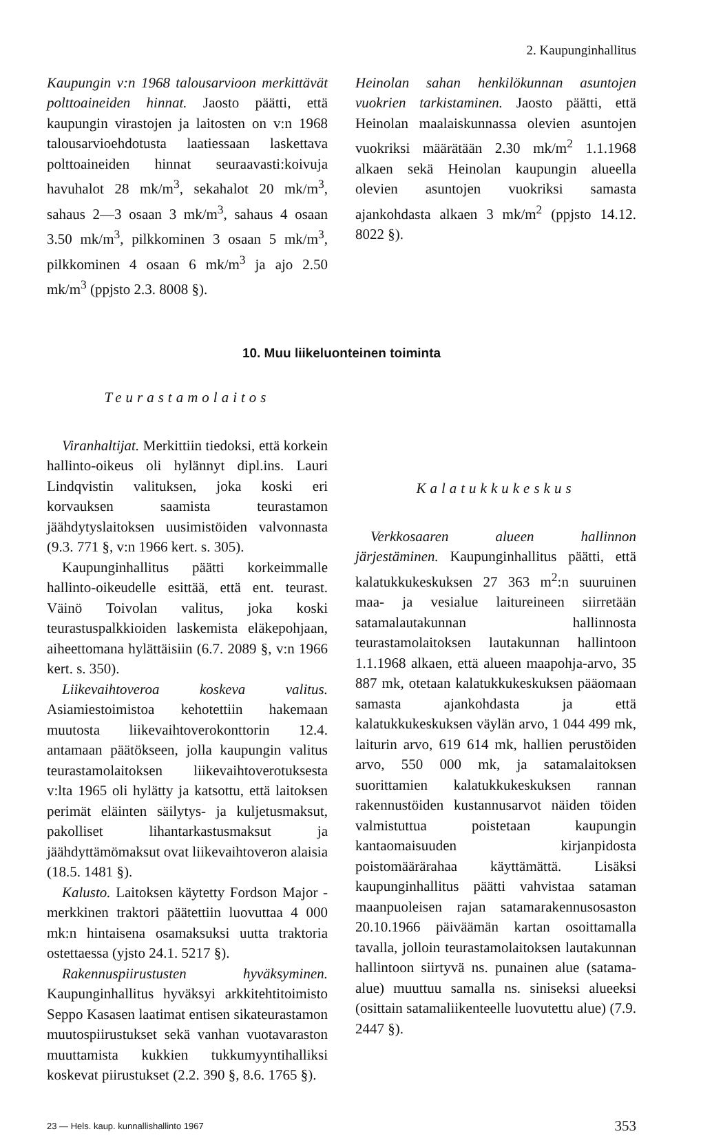2. Kaupunginhallitus
Kaupungin v:n 1968 talousarvioon merkittävät polttoaineiden hinnat. Jaosto päätti, että kaupungin virastojen ja laitosten on v:n 1968 talousarvioehdotusta laatiessaan laskettava polttoaineiden hinnat seuraavasti:koivuja havuhalot 28 mk/m<sup>3</sup>, sekahalot 20 mk/m<sup>3</sup>, sahaus 2—3 osaan 3 mk/m<sup>3</sup>, sahaus 4 osaan 3.50 mk/m<sup>3</sup>, pilkkominen 3 osaan 5 mk/m<sup>3</sup>, pilkkominen 4 osaan 6 mk/m<sup>3</sup> ja ajo 2.50 mk/m<sup>3</sup> (ppjsto 2.3. 8008 §).
Heinolan sahan henkilökunnan asuntojen vuokrien tarkistaminen. Jaosto päätti, että Heinolan maalaiskunnassa olevien asuntojen vuokriksi määrätään 2.30 mk/m<sup>2</sup> 1.1.1968 alkaen sekä Heinolan kaupungin alueella olevien asuntojen vuokriksi samasta ajankohdasta alkaen 3 mk/m<sup>2</sup> (ppjsto 14.12. 8022 §).
10. Muu liikeluonteinen toiminta
Teurastamolaitos
Viranhaltijat. Merkittiin tiedoksi, että korkein hallinto-oikeus oli hylännyt dipl.ins. Lauri Lindqvistin valituksen, joka koski eri korvauksen saamista teurastamon jäähdytyslaitoksen uusimistöiden valvonnasta (9.3. 771 §, v:n 1966 kert. s. 305).
Kaupunginhallitus päätti korkeimmalle hallinto-oikeudelle esittää, että ent. teurast. Väinö Toivolan valitus, joka koski teurastuspalkkioiden laskemista eläkepohjaan, aiheettomana hylättäisiin (6.7. 2089 §, v:n 1966 kert. s. 350).
Liikevaihtoveroa koskeva valitus. Asiamiestoimistoa kehotettiin hakemaan muutosta liikevaihtoverokonttorin 12.4. antamaan päätökseen, jolla kaupungin valitus teurastamolaitoksen liikevaihtoverotuksesta v:lta 1965 oli hylätty ja katsottu, että laitoksen perimät eläinten säilytys- ja kuljetusmaksut, pakolliset lihantarkastusmaksut ja jäähdyttämömaksut ovat liikevaihtoveron alaisia (18.5. 1481 §).
Kalusto. Laitoksen käytetty Fordson Major -merkkinen traktori päätettiin luovuttaa 4 000 mk:n hintaisena osamaksuksi uutta traktoria ostettaessa (yjsto 24.1. 5217 §).
Rakennuspiirustusten hyväksyminen. Kaupunginhallitus hyväksyi arkkitehtitoimisto Seppo Kasasen laatimat entisen sikateurastamon muutospiirustukset sekä vanhan vuotavaraston muuttamista kukkien tukkumyyntihalliksi koskevat piirustukset (2.2. 390 §, 8.6. 1765 §).
Kalatukkukeskus
Verkkosaaren alueen hallinnon järjestäminen. Kaupunginhallitus päätti, että kalatukkukeskuksen 27 363 m<sup>2</sup>:n suuruinen maa- ja vesialue laitureineen siirretään satamalautakunnan hallinnosta teurastamolaitoksen lautakunnan hallintoon 1.1.1968 alkaen, että alueen maapohja-arvo, 35 887 mk, otetaan kalatukkukeskuksen pääomaan samasta ajankohdasta ja että kalatukkukeskuksen väylän arvo, 1 044 499 mk, laiturin arvo, 619 614 mk, hallien perustöiden arvo, 550 000 mk, ja satamalaitoksen suorittamien kalatukkukeskuksen rannan rakennustöiden kustannusarvot näiden töiden valmistuttua poistetaan kaupungin kantaomaisuuden kirjanpidosta poistomäärärahaa käyttämättä. Lisäksi kaupunginhallitus päätti vahvistaa sataman maanpuoleisen rajan satamarakennusosaston 20.10.1966 päiväämän kartan osoittamalla tavalla, jolloin teurastamolaitoksen lautakunnan hallintoon siirtyvä ns. punainen alue (satama-alue) muuttuu samalla ns. siniseksi alueeksi (osittain satamaliikenteelle luovutettu alue) (7.9. 2447 §).
23 — Hels. kaup. kunnallishallinto 1967 353